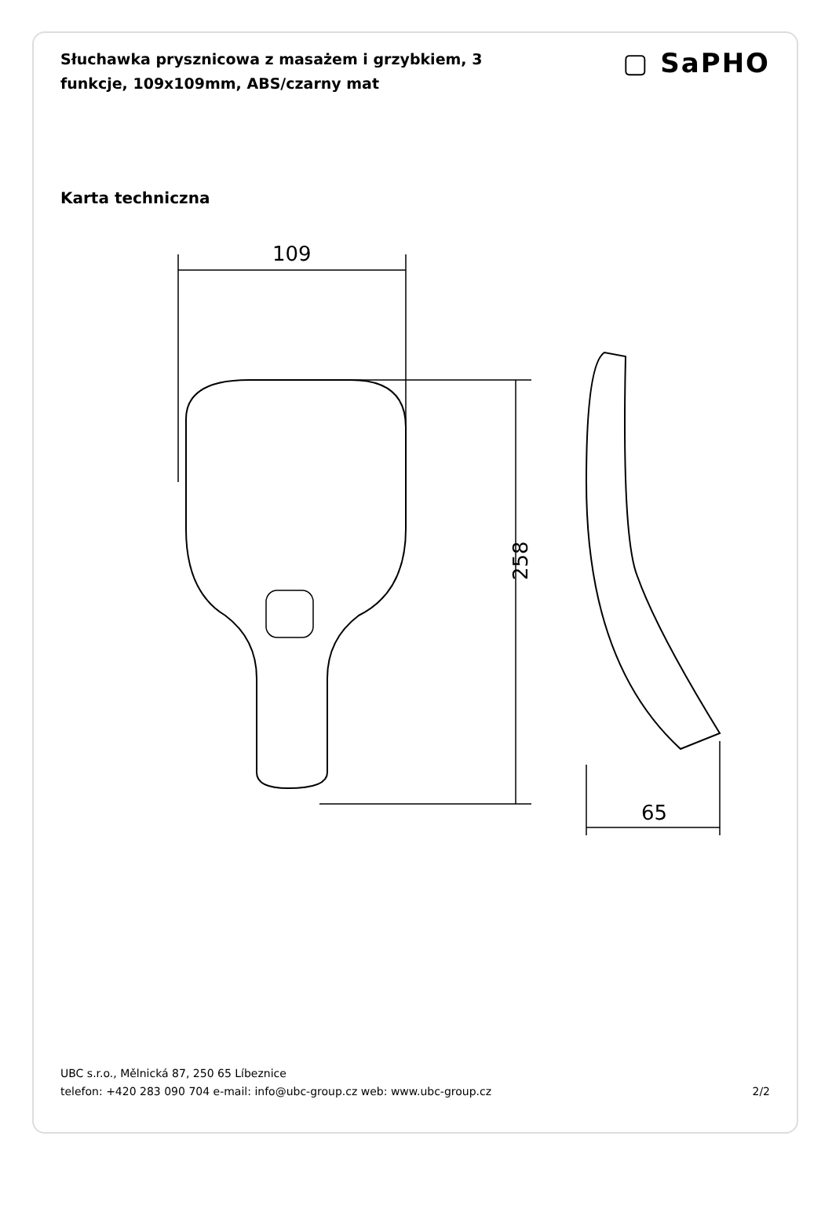Słuchawka prysznicowa z masażem i grzybkiem, 3 funkcje, 109x109mm, ABS/czarny mat
▢ SaPHO
Karta techniczna
109
258
65
UBC s.r.o., Mělnická 87, 250 65 Líbeznice
telefon: +420 283 090 704 e-mail: info@ubc-group.cz web: www.ubc-group.cz 2/2